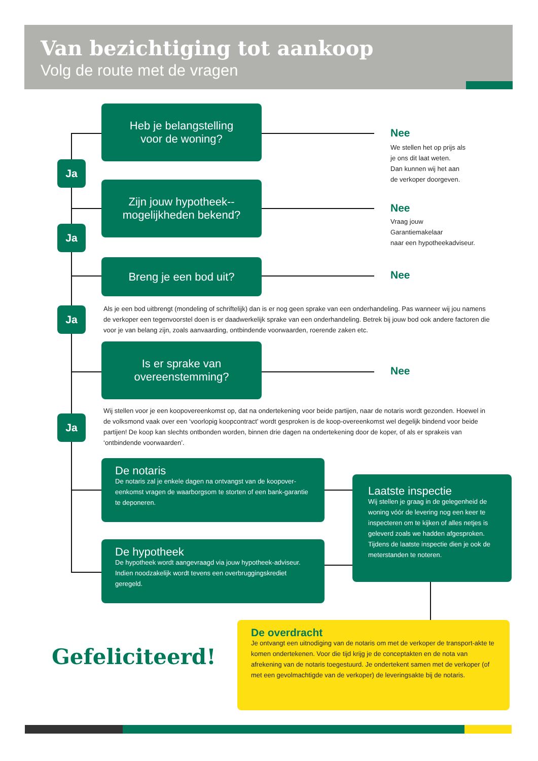Van bezichtiging tot aankoop
Volg de route met de vragen
Heb je belangstelling
voor de woning?
Nee
We stellen het op prijs als
je ons dit laat weten.
Dan kunnen wij het aan
de verkoper doorgeven.
Ja
Zijn jouw hypotheek--
mogelijkheden bekend?
Nee
Vraag jouw
Garantiemakelaar
naar een hypotheekadviseur.
Ja
Breng je een bod uit?
Nee
Ja
Als je een bod uitbrengt (mondeling of schriftelijk) dan is er nog geen sprake van een onderhandeling. Pas wanneer wij jou namens de verkoper een tegenvoorstel doen is er daadwerkelijk sprake van een onderhandeling. Betrek bij jouw bod ook andere factoren die voor je van belang zijn, zoals aanvaarding, ontbindende voorwaarden, roerende zaken etc.
Is er sprake van
overeenstemming?
Nee
Ja
Wij stellen voor je een koopovereenkomst op, dat na ondertekening voor beide partijen, naar de notaris wordt gezonden. Hoewel in de volksmond vaak over een ‘voorlopig koopcontract’ wordt gesproken is de koop-overeenkomst wel degelijk bindend voor beide partijen! De koop kan slechts ontbonden worden, binnen drie dagen na ondertekening door de koper, of als er sprakeis van ‘ontbindende voorwaarden’.
De notaris
De notaris zal je enkele dagen na ontvangst van de koopover-eenkomst vragen de waarborgsom te storten of een bank-garantie te deponeren.
De hypotheek
De hypotheek wordt aangevraagd via jouw hypotheek-adviseur. Indien noodzakelijk wordt tevens een overbruggingskrediet geregeld.
Laatste inspectie
Wij stellen je graag in de gelegenheid de woning vóór de levering nog een keer te inspecteren om te kijken of alles netjes is geleverd zoals we hadden afgesproken. Tijdens de laatste inspectie dien je ook de meterstanden te noteren.
Gefeliciteerd!
De overdracht
Je ontvangt een uitnodiging van de notaris om met de verkoper de transport-akte te komen ondertekenen. Voor die tijd krijg je de conceptakten en de nota van afrekening van de notaris toegestuurd. Je ondertekent samen met de verkoper (of met een gevolmachtigde van de verkoper) de leveringsakte bij de notaris.